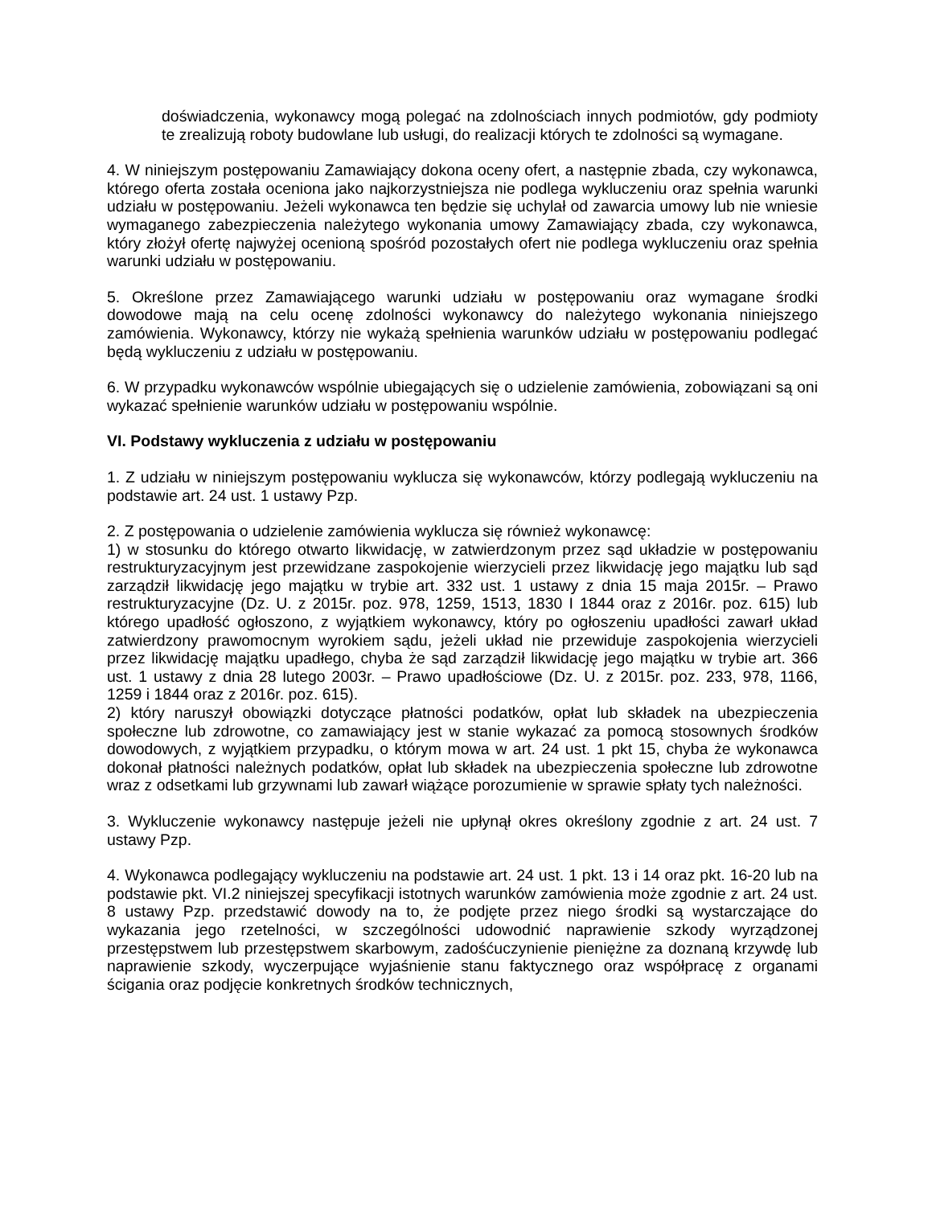doświadczenia, wykonawcy mogą polegać na zdolnościach innych podmiotów, gdy podmioty te zrealizują roboty budowlane lub usługi, do realizacji których te zdolności są wymagane.
4. W niniejszym postępowaniu Zamawiający dokona oceny ofert, a następnie zbada, czy wykonawca, którego oferta została oceniona jako najkorzystniejsza nie podlega wykluczeniu oraz spełnia warunki udziału w postępowaniu. Jeżeli wykonawca ten będzie się uchylał od zawarcia umowy lub nie wniesie wymaganego zabezpieczenia należytego wykonania umowy Zamawiający zbada, czy wykonawca, który złożył ofertę najwyżej ocenioną spośród pozostałych ofert nie podlega wykluczeniu oraz spełnia warunki udziału w postępowaniu.
5. Określone przez Zamawiającego warunki udziału w postępowaniu oraz wymagane środki dowodowe mają na celu ocenę zdolności wykonawcy do należytego wykonania niniejszego zamówienia. Wykonawcy, którzy nie wykażą spełnienia warunków udziału w postępowaniu podlegać będą wykluczeniu z udziału w postępowaniu.
6. W przypadku wykonawców wspólnie ubiegających się o udzielenie zamówienia, zobowiązani są oni wykazać spełnienie warunków udziału w postępowaniu wspólnie.
VI. Podstawy wykluczenia z udziału w postępowaniu
1. Z udziału w niniejszym postępowaniu wyklucza się wykonawców, którzy podlegają wykluczeniu na podstawie art. 24 ust. 1 ustawy Pzp.
2. Z postępowania o udzielenie zamówienia wyklucza się również wykonawcę:
1) w stosunku do którego otwarto likwidację, w zatwierdzonym przez sąd układzie w postępowaniu restrukturyzacyjnym jest przewidzane zaspokojenie wierzycieli przez likwidację jego majątku lub sąd zarządził likwidację jego majątku w trybie art. 332 ust. 1 ustawy z dnia 15 maja 2015r. – Prawo restrukturyzacyjne (Dz. U. z 2015r. poz. 978, 1259, 1513, 1830 I 1844 oraz z 2016r. poz. 615) lub którego upadłość ogłoszono, z wyjątkiem wykonawcy, który po ogłoszeniu upadłości zawarł układ zatwierdzony prawomocnym wyrokiem sądu, jeżeli układ nie przewiduje zaspokojenia wierzycieli przez likwidację majątku upadłego, chyba że sąd zarządził likwidację jego majątku w trybie art. 366 ust. 1 ustawy z dnia 28 lutego 2003r. – Prawo upadłościowe (Dz. U. z 2015r. poz. 233, 978, 1166, 1259 i 1844 oraz z 2016r. poz. 615).
2) który naruszył obowiązki dotyczące płatności podatków, opłat lub składek na ubezpieczenia społeczne lub zdrowotne, co zamawiający jest w stanie wykazać za pomocą stosownych środków dowodowych, z wyjątkiem przypadku, o którym mowa w art. 24 ust. 1 pkt 15, chyba że wykonawca dokonał płatności należnych podatków, opłat lub składek na ubezpieczenia społeczne lub zdrowotne wraz z odsetkami lub grzywnami lub zawarł wiążące porozumienie w sprawie spłaty tych należności.
3. Wykluczenie wykonawcy następuje jeżeli nie upłynął okres określony zgodnie z art. 24 ust. 7 ustawy Pzp.
4. Wykonawca podlegający wykluczeniu na podstawie art. 24 ust. 1 pkt. 13 i 14 oraz pkt. 16-20 lub na podstawie pkt. VI.2 niniejszej specyfikacji istotnych warunków zamówienia może zgodnie z art. 24 ust. 8 ustawy Pzp. przedstawić dowody na to, że podjęte przez niego środki są wystarczające do wykazania jego rzetelności, w szczególności udowodnić naprawienie szkody wyrządzonej przestępstwem lub przestępstwem skarbowym, zadośćuczynienie pieniężne za doznaną krzywdę lub naprawienie szkody, wyczerpujące wyjaśnienie stanu faktycznego oraz współpracę z organami ścigania oraz podjęcie konkretnych środków technicznych,